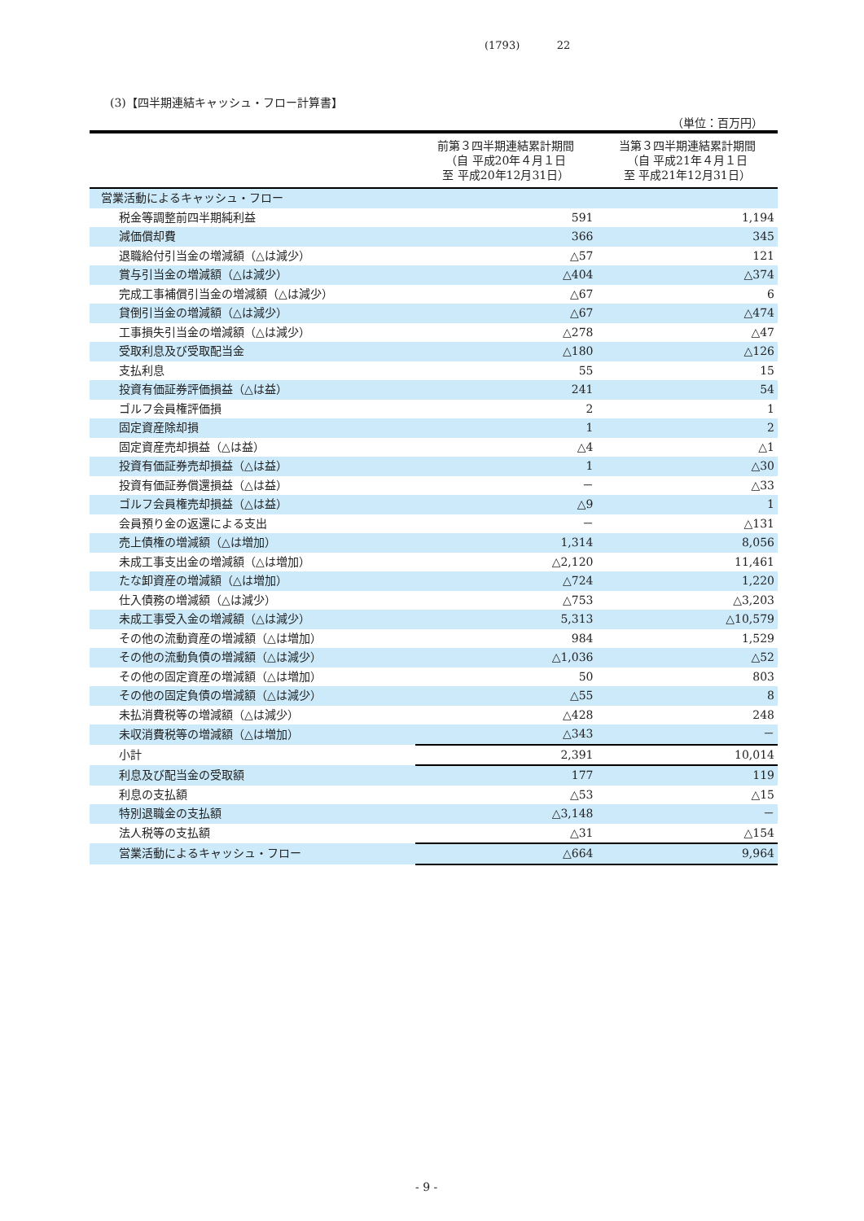(1793) 22
(3)【四半期連結キャッシュ・フロー計算書】
（単位：百万円）
| | 前第３四半期連結累計期間 （自 平成20年４月１日 至 平成20年12月31日） | 当第３四半期連結累計期間 （自 平成21年４月１日 至 平成21年12月31日） |
| --- | --- | --- |
| 営業活動によるキャッシュ・フロー | | |
| 税金等調整前四半期純利益 | 591 | 1,194 |
| 減価償却費 | 366 | 345 |
| 退職給付引当金の増減額（△は減少） | △57 | 121 |
| 賞与引当金の増減額（△は減少） | △404 | △374 |
| 完成工事補償引当金の増減額（△は減少） | △67 | 6 |
| 貸倒引当金の増減額（△は減少） | △67 | △474 |
| 工事損失引当金の増減額（△は減少） | △278 | △47 |
| 受取利息及び受取配当金 | △180 | △126 |
| 支払利息 | 55 | 15 |
| 投資有価証券評価損益（△は益） | 241 | 54 |
| ゴルフ会員権評価損 | 2 | 1 |
| 固定資産除却損 | 1 | 2 |
| 固定資産売却損益（△は益） | △4 | △1 |
| 投資有価証券売却損益（△は益） | 1 | △30 |
| 投資有価証券償還損益（△は益） | － | △33 |
| ゴルフ会員権売却損益（△は益） | △9 | 1 |
| 会員預り金の返還による支出 | － | △131 |
| 売上債権の増減額（△は増加） | 1,314 | 8,056 |
| 未成工事支出金の増減額（△は増加） | △2,120 | 11,461 |
| たな卸資産の増減額（△は増加） | △724 | 1,220 |
| 仕入債務の増減額（△は減少） | △753 | △3,203 |
| 未成工事受入金の増減額（△は減少） | 5,313 | △10,579 |
| その他の流動資産の増減額（△は増加） | 984 | 1,529 |
| その他の流動負債の増減額（△は減少） | △1,036 | △52 |
| その他の固定資産の増減額（△は増加） | 50 | 803 |
| その他の固定負債の増減額（△は減少） | △55 | 8 |
| 未払消費税等の増減額（△は減少） | △428 | 248 |
| 未収消費税等の増減額（△は増加） | △343 | － |
| 小計 | 2,391 | 10,014 |
| 利息及び配当金の受取額 | 177 | 119 |
| 利息の支払額 | △53 | △15 |
| 特別退職金の支払額 | △3,148 | － |
| 法人税等の支払額 | △31 | △154 |
| 営業活動によるキャッシュ・フロー | △664 | 9,964 |
- 9 -